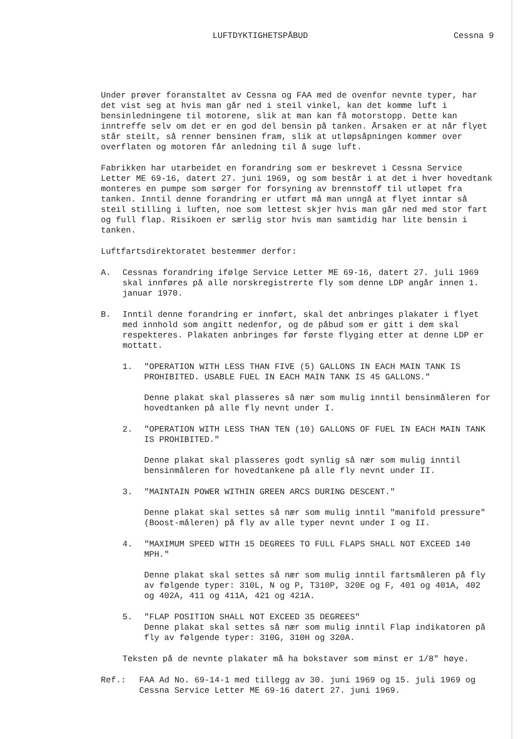LUFTDYKTIGHETSPÅBUD Cessna 9
Under prøver foranstaltet av Cessna og FAA med de ovenfor nevnte typer, har det vist seg at hvis man går ned i steil vinkel, kan det komme luft i bensinledningene til motorene, slik at man kan få motorstopp. Dette kan inntreffe selv om det er en god del bensin på tanken. Årsaken er at når flyet står steilt, så renner bensinen fram, slik at utløpsåpningen kommer over overflaten og motoren får anledning til å suge luft.
Fabrikken har utarbeidet en forandring som er beskrevet i Cessna Service Letter ME 69-16, datert 27. juni 1969, og som består i at det i hver hovedtank monteres en pumpe som sørger for forsyning av brennstoff til utløpet fra tanken. Inntil denne forandring er utført må man unngå at flyet inntar så steil stilling i luften, noe som lettest skjer hvis man går ned med stor fart og full flap. Risikoen er særlig stor hvis man samtidig har lite bensin i tanken.
Luftfartsdirektoratet bestemmer derfor:
A. Cessnas forandring ifølge Service Letter ME 69-16, datert 27. juli 1969 skal innføres på alle norskregistrerte fly som denne LDP angår innen 1. januar 1970.
B. Inntil denne forandring er innført, skal det anbringes plakater i flyet med innhold som angitt nedenfor, og de påbud som er gitt i dem skal respekteres. Plakaten anbringes før første flyging etter at denne LDP er mottatt.
1. "OPERATION WITH LESS THAN FIVE (5) GALLONS IN EACH MAIN TANK IS PROHIBITED. USABLE FUEL IN EACH MAIN TANK IS 45 GALLONS."
Denne plakat skal plasseres så nær som mulig inntil bensinmåleren for hovedtanken på alle fly nevnt under I.
2. "OPERATION WITH LESS THAN TEN (10) GALLONS OF FUEL IN EACH MAIN TANK IS PROHIBITED."
Denne plakat skal plasseres godt synlig så nær som mulig inntil bensinmåleren for hovedtankene på alle fly nevnt under II.
3. "MAINTAIN POWER WITHIN GREEN ARCS DURING DESCENT."
Denne plakat skal settes så nær som mulig inntil "manifold pressure" (Boost-måleren) på fly av alle typer nevnt under I og II.
4. "MAXIMUM SPEED WITH 15 DEGREES TO FULL FLAPS SHALL NOT EXCEED 140 MPH."
Denne plakat skal settes så nær som mulig inntil fartsmåleren på fly av følgende typer: 310L, N og P, T310P, 320E og F, 401 og 401A, 402 og 402A, 411 og 411A, 421 og 421A.
5. "FLAP POSITION SHALL NOT EXCEED 35 DEGREES"
Denne plakat skal settes så nær som mulig inntil Flap indikatoren på fly av følgende typer: 310G, 310H og 320A.
Teksten på de nevnte plakater må ha bokstaver som minst er 1/8" høye.
Ref.: FAA Ad No. 69-14-1 med tillegg av 30. juni 1969 og 15. juli 1969 og Cessna Service Letter ME 69-16 datert 27. juni 1969.